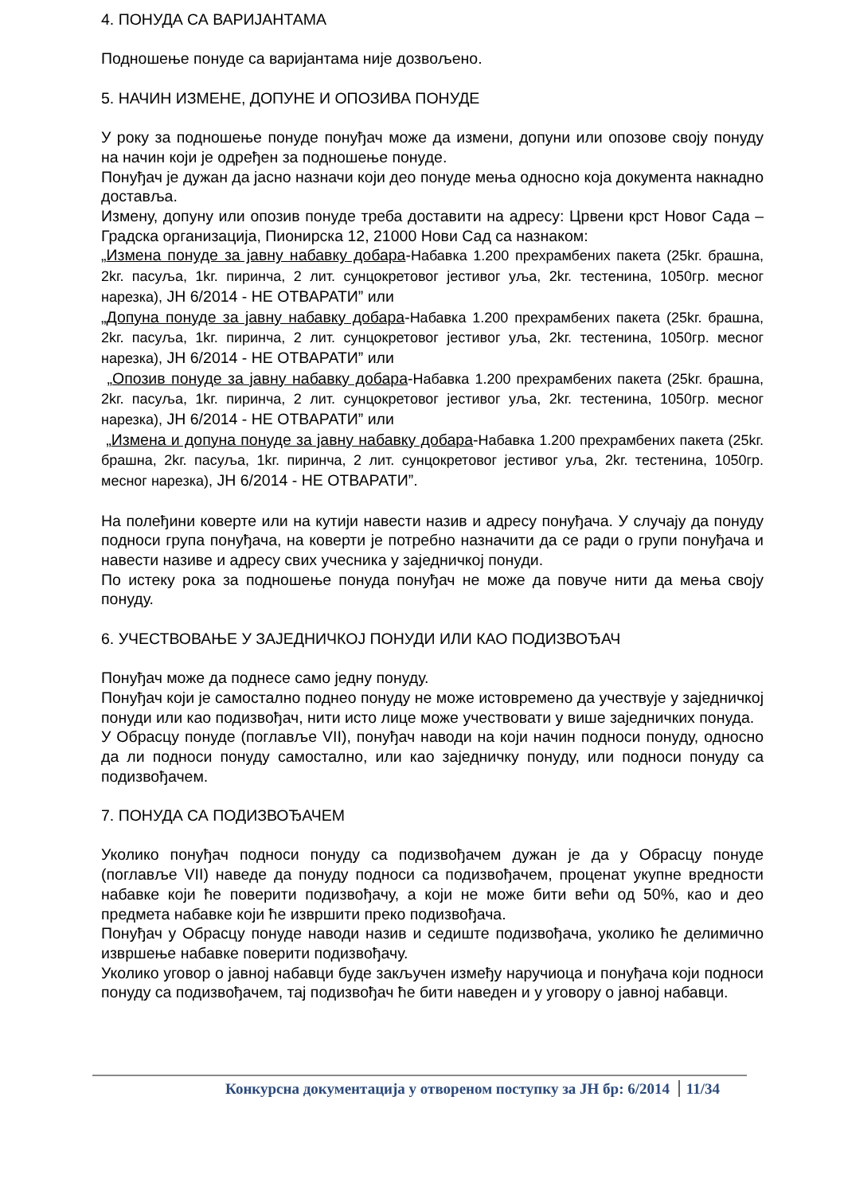4. ПОНУДА СА ВАРИЈАНТАМА
Подношење понуде са варијантама није дозвољено.
5. НАЧИН ИЗМЕНЕ, ДОПУНЕ И ОПОЗИВА ПОНУДЕ
У року за подношење понуде понуђач може да измени, допуни или опозове своју понуду на начин који је одређен за подношење понуде.
Понуђач је дужан да јасно назначи који део понуде мења односно која документа накнадно доставља.
Измену, допуну или опозив понуде треба доставити на адресу: Црвени крст Новог Сада – Градска организација, Пионирска 12, 21000 Нови Сад са назнаком:
„Измена понуде за јавну набавку добара-Набавка 1.200 прехрамбених пакета (25kг. брашна, 2kг. пасуља, 1kг. пиринча, 2 лит. сунцокретовог јестивог уља, 2kг. тестенина, 1050гр. месног нарезка), ЈН 6/2014 - НЕ ОТВАРАТИ” или
„Допуна понуде за јавну набавку добара-Набавка 1.200 прехрамбених пакета (25kг. брашна, 2kг. пасуља, 1kг. пиринча, 2 лит. сунцокретовог јестивог уља, 2kг. тестенина, 1050гр. месног нарезка), ЈН 6/2014 - НЕ ОТВАРАТИ” или
„Опозив понуде за јавну набавку добара-Набавка 1.200 прехрамбених пакета (25kг. брашна, 2kг. пасуља, 1kг. пиринча, 2 лит. сунцокретовог јестивог уља, 2kг. тестенина, 1050гр. месног нарезка), ЈН 6/2014 - НЕ ОТВАРАТИ” или
„Измена и допуна понуде за јавну набавку добара-Набавка 1.200 прехрамбених пакета (25kг. брашна, 2kг. пасуља, 1kг. пиринча, 2 лит. сунцокретовог јестивог уља, 2kг. тестенина, 1050гр. месног нарезка), ЈН 6/2014 - НЕ ОТВАРАТИ”.
На полеђини коверте или на кутији навести назив и адресу понуђача. У случају да понуду подноси група понуђача, на коверти је потребно назначити да се ради о групи понуђача и навести називе и адресу свих учесника у заједничкој понуди.
По истеку рока за подношење понуда понуђач не може да повуче нити да мења своју понуду.
6. УЧЕСТВОВАЊЕ У ЗАЈЕДНИЧКОЈ ПОНУДИ ИЛИ КАО ПОДИЗВОЂАЧ
Понуђач може да поднесе само једну понуду.
Понуђач који је самостално поднео понуду не може истовремено да учествује у заједничкој понуди или као подизвођач, нити исто лице може учествовати у више заједничких понуда.
У Обрасцу понуде (поглавље VII), понуђач наводи на који начин подноси понуду, односно да ли подноси понуду самостално, или као заједничку понуду, или подноси понуду са подизвођачем.
7. ПОНУДА СА ПОДИЗВОЂАЧЕМ
Уколико понуђач подноси понуду са подизвођачем дужан је да у Обрасцу понуде (поглавље VII) наведе да понуду подноси са подизвођачем, проценат укупне вредности набавке који ће поверити подизвођачу, а који не може бити већи од 50%, као и део предмета набавке који ће извршити преко подизвођача.
Понуђач у Обрасцу понуде наводи назив и седиште подизвођача, уколико ће делимично извршење набавке поверити подизвођачу.
Уколико уговор о јавној набавци буде закључен између наручиоца и понуђача који подноси понуду са подизвођачем, тај подизвођач ће бити наведен и у уговору о јавној набавци.
Конкурсна документација у отвореном поступку за ЈН бр: 6/2014 11/34